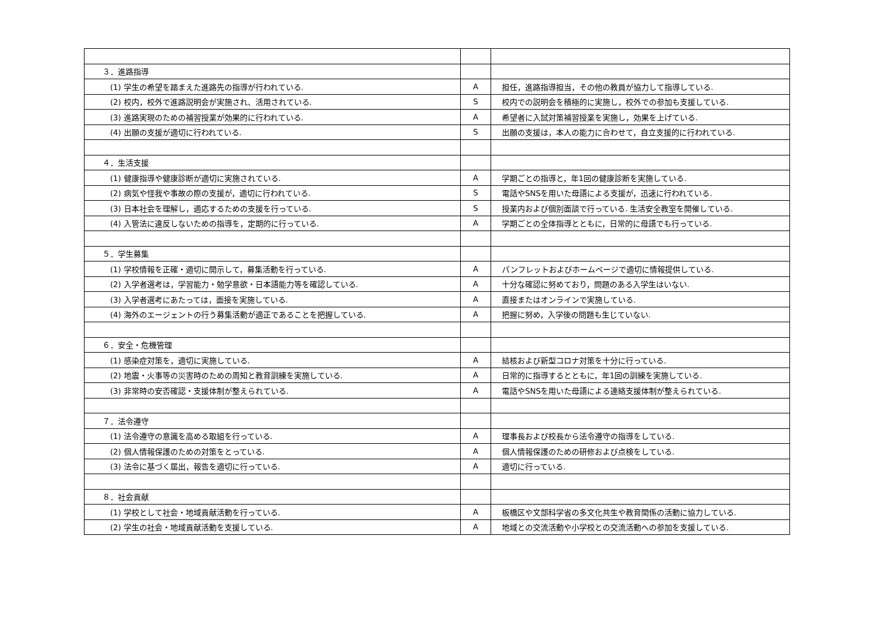| ３．進路指導 | | |
| (1) 学生の希望を踏まえた進路先の指導が行われている. | A | 担任，進路指導担当，その他の教員が協力して指導している. |
| (2) 校内，校外で進路説明会が実施され、活用されている. | S | 校内での説明会を積極的に実施し，校外での参加も支援している. |
| (3) 進路実現のための補習授業が効果的に行われている. | A | 希望者に入試対策補習授業を実施し，効果を上げている. |
| (4) 出願の支援が適切に行われている. | S | 出願の支援は，本人の能力に合わせて，自立支援的に行われている. |
| ４．生活支援 | | |
| (1) 健康指導や健康診断が適切に実施されている. | A | 学期ごとの指導と，年1回の健康診断を実施している. |
| (2) 病気や怪我や事故の際の支援が，適切に行われている. | S | 電話やSNSを用いた母語による支援が，迅速に行われている. |
| (3) 日本社会を理解し，適応するための支援を行っている. | S | 授業内および個別面談で行っている. 生活安全教室を開催している. |
| (4) 入管法に違反しないための指導を，定期的に行っている. | A | 学期ごとの全体指導とともに，日常的に母語でも行っている. |
| ５．学生募集 | | |
| (1) 学校情報を正確・適切に開示して，募集活動を行っている. | A | パンフレットおよびホームページで適切に情報提供している. |
| (2) 入学者選考は，学習能力・勉学意欲・日本語能力等を確認している. | A | 十分な確認に努めており，問題のある入学生はいない. |
| (3) 入学者選考にあたっては，面接を実施している. | A | 直接またはオンラインで実施している. |
| (4) 海外のエージェントの行う募集活動が適正であることを把握している. | A | 把握に努め，入学後の問題も生じていない. |
| ６．安全・危機管理 | | |
| (1) 感染症対策を，適切に実施している. | A | 結核および新型コロナ対策を十分に行っている. |
| (2) 地震・火事等の災害時のための周知と教育訓練を実施している. | A | 日常的に指導するとともに，年1回の訓練を実施している. |
| (3) 非常時の安否確認・支援体制が整えられている. | A | 電話やSNSを用いた母語による連絡支援体制が整えられている. |
| ７．法令遵守 | | |
| (1) 法令遵守の意識を高める取組を行っている. | A | 理事長および校長から法令遵守の指導をしている. |
| (2) 個人情報保護のための対策をとっている. | A | 個人情報保護のための研修および点検をしている. |
| (3) 法令に基づく届出，報告を適切に行っている. | A | 適切に行っている. |
| ８．社会貢献 | | |
| (1) 学校として社会・地域貢献活動を行っている. | A | 板橋区や文部科学省の多文化共生や教育関係の活動に協力している. |
| (2) 学生の社会・地域貢献活動を支援している. | A | 地域との交流活動や小学校との交流活動への参加を支援している. |